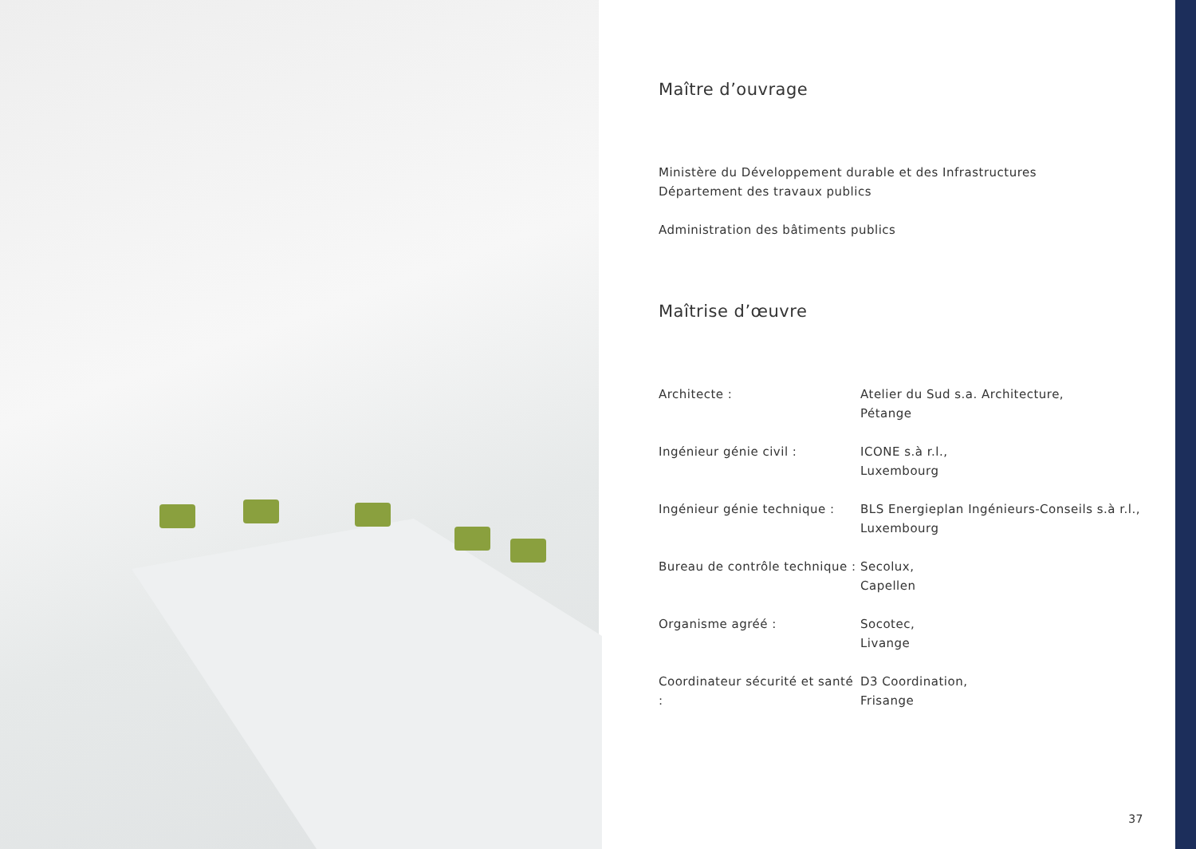Maître d’ouvrage
Ministère du Développement durable et des Infrastructures
Département des travaux publics
Administration des bâtiments publics
Maîtrise d’œuvre
Architecte : Atelier du Sud s.a. Architecture,
Pétange
Ingénieur génie civil : ICONE s.à r.l.,
Luxembourg
Ingénieur génie technique :
BLS Energieplan Ingénieurs-Conseils s.à r.l.,
Luxembourg
Bureau de contrôle technique :
Secolux,
Capellen
Organisme agréé : Socotec,
Livange
Coordinateur sécurité et santé :
D3 Coordination,
Frisange
37